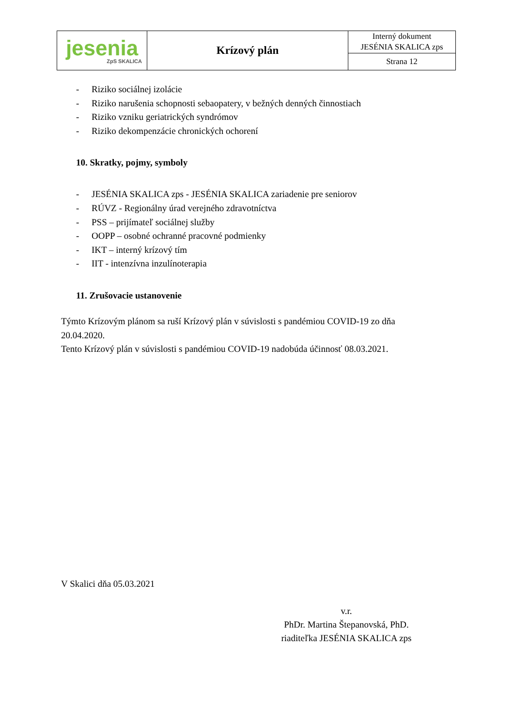| jesenia ZpS SKALICA | Krízový plán | Interný dokument JESÉNIA SKALICA zps |
| | | Strana 12 |
- Riziko sociálnej izolácie
- Riziko narušenia schopnosti sebaopatery, v bežných denných činnostiach
- Riziko vzniku geriatrických syndrómov
- Riziko dekompenzácie chronických ochorení
10. Skratky, pojmy, symboly
- JESÉNIA SKALICA zps - JESÉNIA SKALICA zariadenie pre seniorov
- RÚVZ - Regionálny úrad verejného zdravotníctva
- PSS – prijímateľ sociálnej služby
- OOPP – osobné ochranné pracovné podmienky
- IKT – interný krízový tím
- IIT - intenzívna inzulínoterapia
11. Zrušovacie ustanovenie
Týmto Krízovým plánom sa ruší Krízový plán v súvislosti s pandémiou COVID-19 zo dňa
20.04.2020.
Tento Krízový plán v súvislosti s pandémiou COVID-19 nadobúda účinnosť 08.03.2021.
V Skalici dňa 05.03.2021
v.r.
PhDr. Martina Štepanovská, PhD.
riaditeľka JESÉNIA SKALICA zps